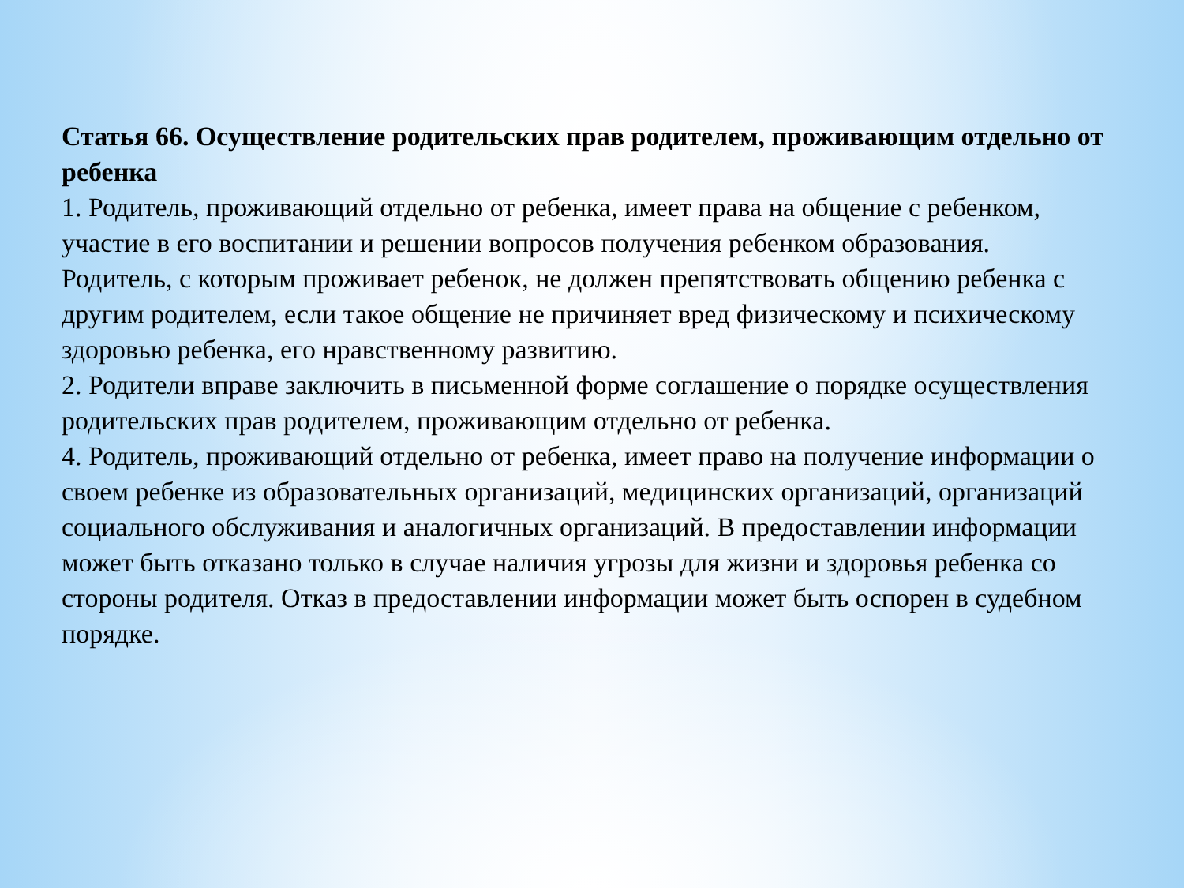Статья 66. Осуществление родительских прав родителем, проживающим отдельно от ребенка
1. Родитель, проживающий отдельно от ребенка, имеет права на общение с ребенком, участие в его воспитании и решении вопросов получения ребенком образования.
Родитель, с которым проживает ребенок, не должен препятствовать общению ребенка с другим родителем, если такое общение не причиняет вред физическому и психическому здоровью ребенка, его нравственному развитию.
2. Родители вправе заключить в письменной форме соглашение о порядке осуществления родительских прав родителем, проживающим отдельно от ребенка.
4. Родитель, проживающий отдельно от ребенка, имеет право на получение информации о своем ребенке из образовательных организаций, медицинских организаций, организаций социального обслуживания и аналогичных организаций. В предоставлении информации может быть отказано только в случае наличия угрозы для жизни и здоровья ребенка со стороны родителя. Отказ в предоставлении информации может быть оспорен в судебном порядке.